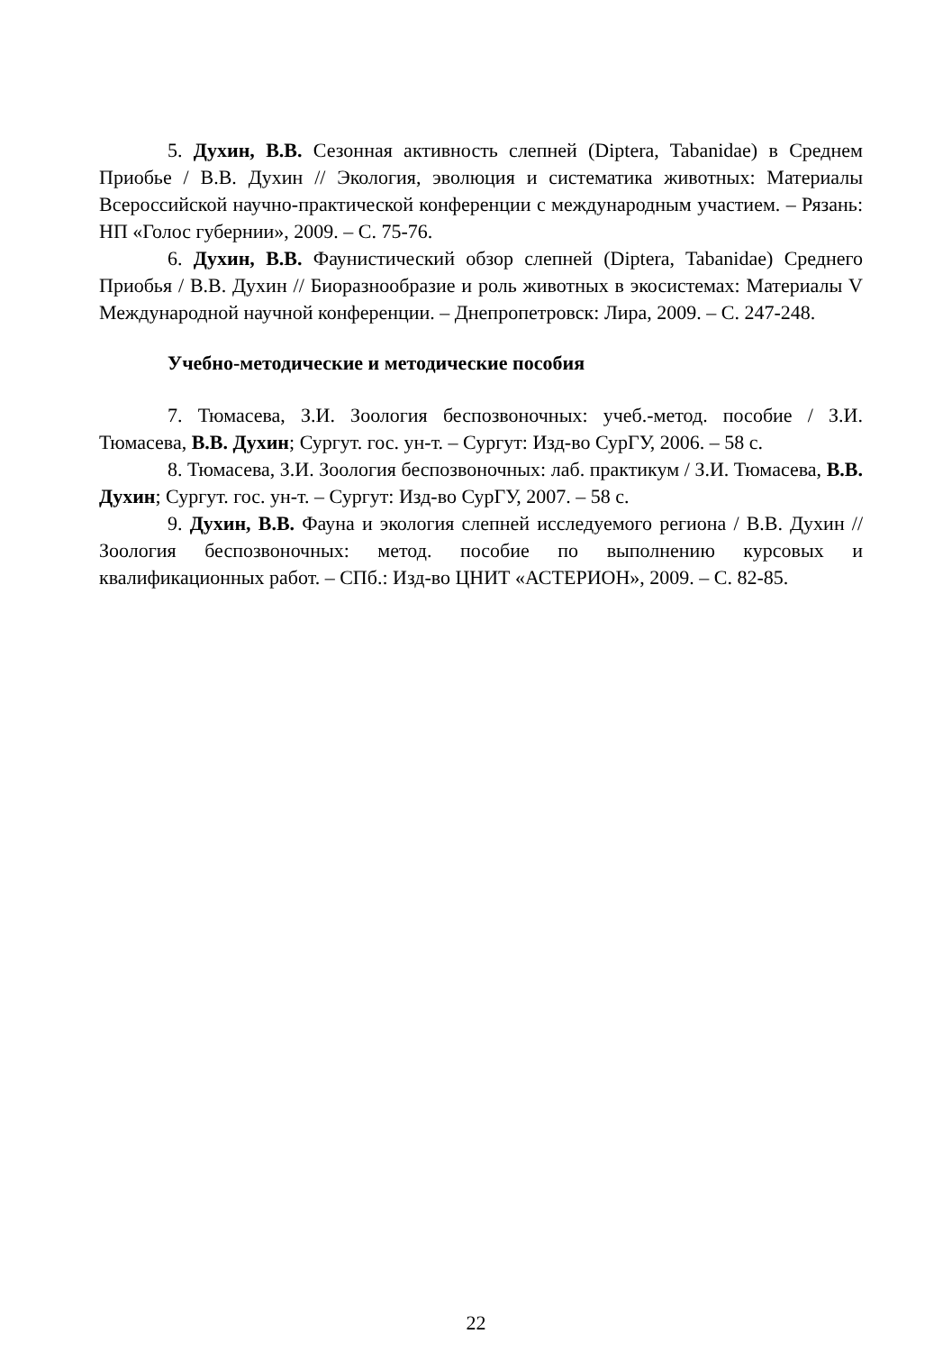5. Духин, В.В. Сезонная активность слепней (Diptera, Tabanidae) в Среднем Приобье / В.В. Духин // Экология, эволюция и систематика животных: Материалы Всероссийской научно-практической конференции с международным участием. – Рязань: НП «Голос губернии», 2009. – С. 75-76.
6. Духин, В.В. Фаунистический обзор слепней (Diptera, Tabanidae) Среднего Приобья / В.В. Духин // Биоразнообразие и роль животных в экосистемах: Материалы V Международной научной конференции. – Днепропетровск: Лира, 2009. – С. 247-248.
Учебно-методические и методические пособия
7. Тюмасева, З.И. Зоология беспозвоночных: учеб.-метод. пособие / З.И. Тюмасева, В.В. Духин; Сургут. гос. ун-т. – Сургут: Изд-во СурГУ, 2006. – 58 с.
8. Тюмасева, З.И. Зоология беспозвоночных: лаб. практикум / З.И. Тюмасева, В.В. Духин; Сургут. гос. ун-т. – Сургут: Изд-во СурГУ, 2007. – 58 с.
9. Духин, В.В. Фауна и экология слепней исследуемого региона / В.В. Духин // Зоология беспозвоночных: метод. пособие по выполнению курсовых и квалификационных работ. – СПб.: Изд-во ЦНИТ «АСТЕРИОН», 2009. – С. 82-85.
22